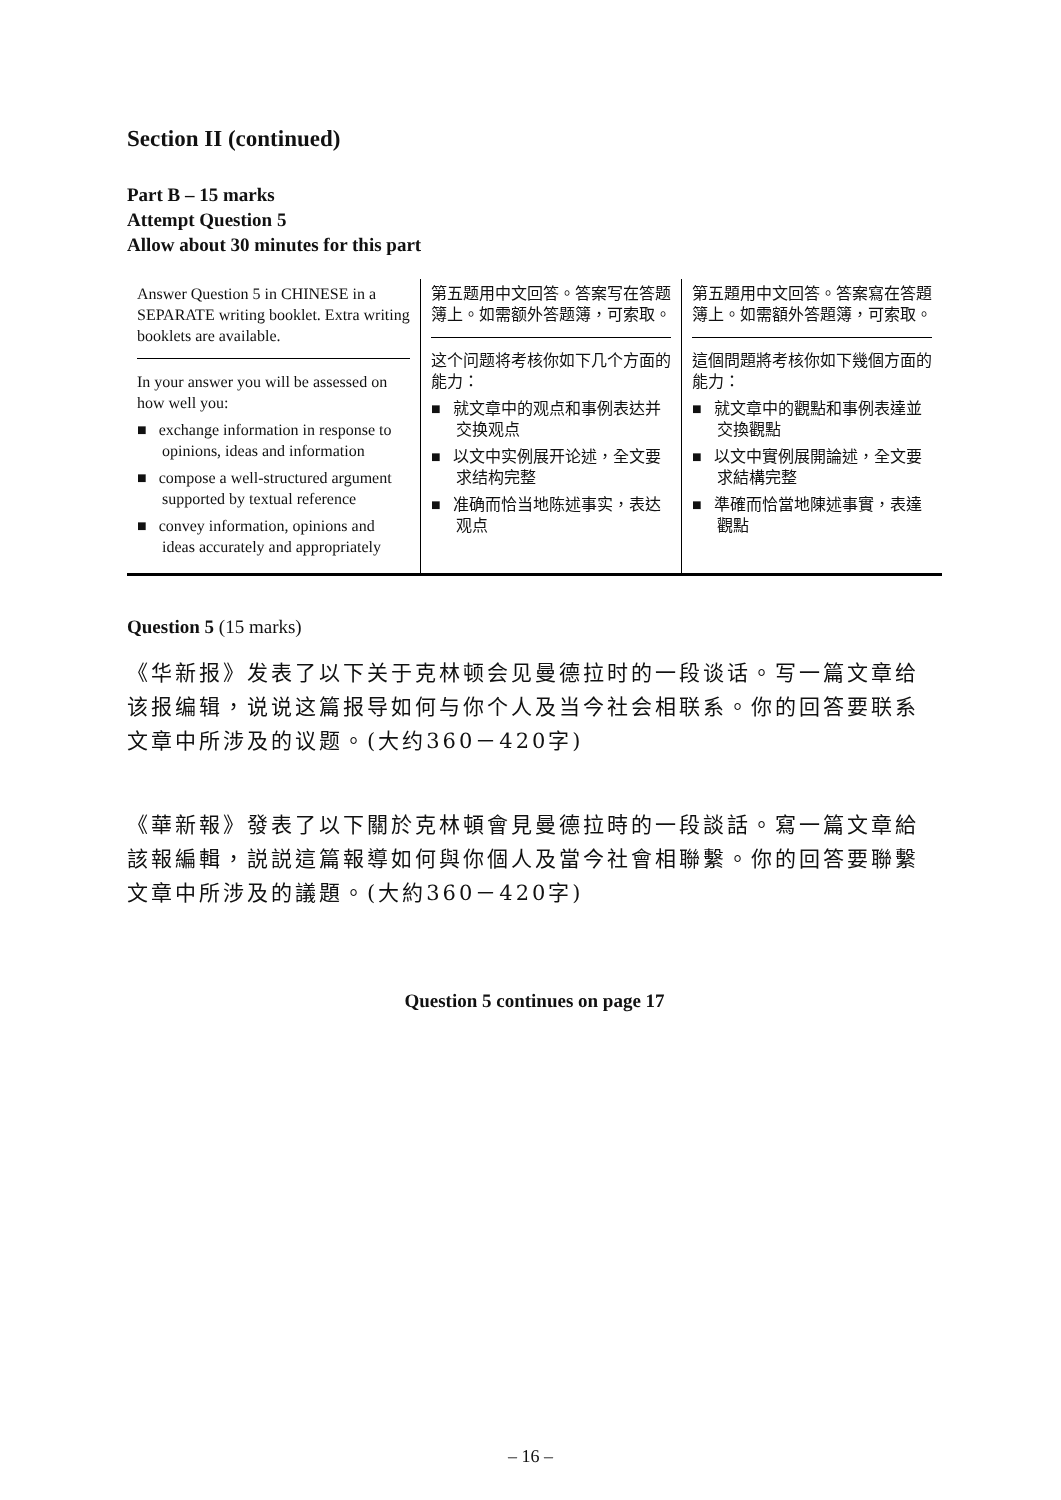Section II (continued)
Part B – 15 marks
Attempt Question 5
Allow about 30 minutes for this part
| Answer Question 5 in CHINESE in a SEPARATE writing booklet. Extra writing booklets are available. In your answer you will be assessed on how well you: ■ exchange information in response to opinions, ideas and information ■ compose a well-structured argument supported by textual reference ■ convey information, opinions and ideas accurately and appropriately | 第五题用中文回答。答案写在答题簿上。如需额外答题簿，可索取。 这个问题将考核你如下几个方面的能力： ■ 就文章中的观点和事例表达并交换观点 ■ 以文中实例展开论述，全文要求结构完整 ■ 准确而恰当地陈述事实，表达观点 | 第五題用中文回答。答案寫在答題簿上。如需額外答題簿，可索取。 這個問題將考核你如下幾個方面的能力： ■ 就文章中的觀點和事例表達並交換觀點 ■ 以文中實例展開論述，全文要求結構完整 ■ 準確而恰當地陳述事實，表達觀點 |
Question 5 (15 marks)
《华新报》发表了以下关于克林顿会见曼德拉时的一段谈话。写一篇文章给该报编辑，说说这篇报导如何与你个人及当今社会相联系。你的回答要联系文章中所涉及的议题。(大约360－420字)
《華新報》發表了以下關於克林頓會見曼德拉時的一段談話。寫一篇文章給該報編輯，説説這篇報導如何與你個人及當今社會相聯繫。你的回答要聯繫文章中所涉及的議題。(大約360－420字)
Question 5 continues on page 17
– 16 –